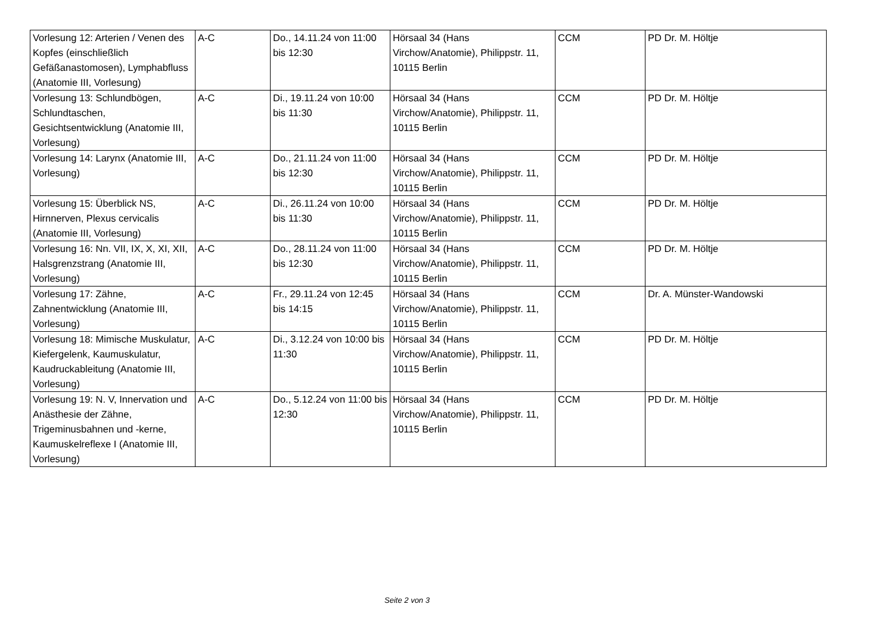| Vorlesung 12: Arterien / Venen des Kopfes (einschließlich Gefäßanastomosen), Lymphabfluss (Anatomie III, Vorlesung) | A-C | Do., 14.11.24 von 11:00 bis 12:30 | Hörsaal 34 (Hans Virchow/Anatomie), Philippstr. 11, 10115 Berlin | CCM | PD Dr. M. Höltje |
| Vorlesung 13: Schlundbögen, Schlundtaschen, Gesichtsentwicklung (Anatomie III, Vorlesung) | A-C | Di., 19.11.24 von 10:00 bis 11:30 | Hörsaal 34 (Hans Virchow/Anatomie), Philippstr. 11, 10115 Berlin | CCM | PD Dr. M. Höltje |
| Vorlesung 14: Larynx (Anatomie III, Vorlesung) | A-C | Do., 21.11.24 von 11:00 bis 12:30 | Hörsaal 34 (Hans Virchow/Anatomie), Philippstr. 11, 10115 Berlin | CCM | PD Dr. M. Höltje |
| Vorlesung 15: Überblick NS, Hirnnerven, Plexus cervicalis (Anatomie III, Vorlesung) | A-C | Di., 26.11.24 von 10:00 bis 11:30 | Hörsaal 34 (Hans Virchow/Anatomie), Philippstr. 11, 10115 Berlin | CCM | PD Dr. M. Höltje |
| Vorlesung 16: Nn. VII, IX, X, XI, XII, Halsgrenzstrang (Anatomie III, Vorlesung) | A-C | Do., 28.11.24 von 11:00 bis 12:30 | Hörsaal 34 (Hans Virchow/Anatomie), Philippstr. 11, 10115 Berlin | CCM | PD Dr. M. Höltje |
| Vorlesung 17: Zähne, Zahnentwicklung (Anatomie III, Vorlesung) | A-C | Fr., 29.11.24 von 12:45 bis 14:15 | Hörsaal 34 (Hans Virchow/Anatomie), Philippstr. 11, 10115 Berlin | CCM | Dr. A. Münster-Wandowski |
| Vorlesung 18: Mimische Muskulatur, Kiefergelenk, Kaumuskulatur, Kaudruckableitung (Anatomie III, Vorlesung) | A-C | Di., 3.12.24 von 10:00 bis 11:30 | Hörsaal 34 (Hans Virchow/Anatomie), Philippstr. 11, 10115 Berlin | CCM | PD Dr. M. Höltje |
| Vorlesung 19: N. V, Innervation und Anästhesie der Zähne, Trigeminusbahnen und -kerne, Kaumuskelreflexe I (Anatomie III, Vorlesung) | A-C | Do., 5.12.24 von 11:00 bis 12:30 | Hörsaal 34 (Hans Virchow/Anatomie), Philippstr. 11, 10115 Berlin | CCM | PD Dr. M. Höltje |
Seite 2 von 3